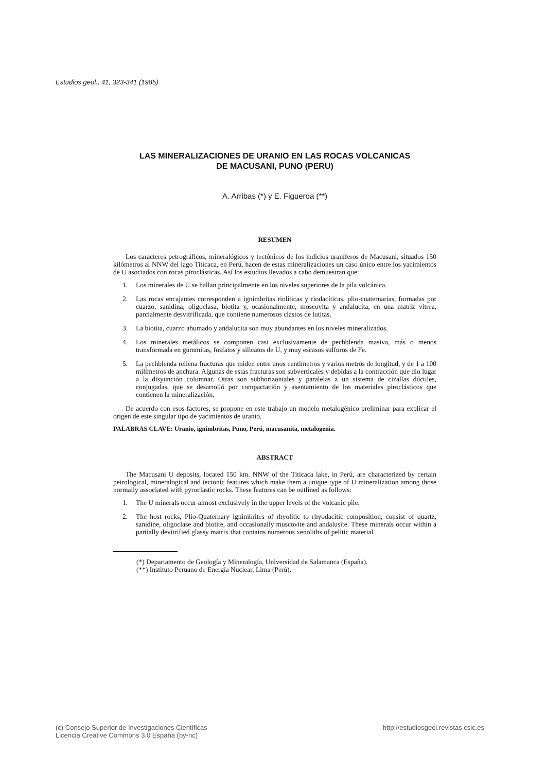Estudios geol., 41, 323-341 (1985)
LAS MINERALIZACIONES DE URANIO EN LAS ROCAS VOLCANICAS
DE MACUSANI, PUNO (PERU)
A. Arribas (*) y E. Figueroa (**)
RESUMEN
Los caracteres petrográficos, mineralógicos y tectónicos de los indicios uraníferos de Macusani, situados 150 kilómetros al NNW del lago Titicaca, en Perú, hacen de estas mineralizaciones un caso único entre los yacimientos de U asociados con rocas piroclásticas. Así los estudios llevados a cabo demuestran que:
1. Los minerales de U se hallan principalmente en los niveles superiores de la pila volcánica.
2. Las rocas encajantes corresponden a ignimbritas riolíticas y riodacíticas, plio-cuaternarias, formadas por cuarzo, sanidina, oligoclasa, biotita y, ocasionalmente, moscovita y andalucita, en una matriz vítrea, parcialmente desvitrificada, que contiene numerosos clastos de lutitas.
3. La biotita, cuarzo ahumado y andalucita son muy abundantes en los niveles mineralizados.
4. Los minerales metálicos se componen casi exclusivamente de pechblenda masiva, más o menos transformada en gummitas, fosfatos y silicatos de U, y muy escasos sulfuros de Fe.
5. La pechblenda rellena fracturas que miden entre unos centímetros y varios metros de longitud, y de 1 a 100 milímetros de anchura. Algunas de estas fracturas son subverticales y debidas a la contracción que dio lugar a la disyunción columnar. Otras son subhorizontales y paralelas a un sistema de cizallas dúctiles, conjugadas, que se desarrolló por compactación y asentamiento de los materiales piroclásticos que contienen la mineralización.
De acuerdo con esos factores, se propone en este trabajo un modelo metalogénico preliminar para explicar el origen de este singular tipo de yacimientos de uranio.
PALABRAS CLAVE: Uranio, ignimbritas, Puno, Perú, macusanita, metalogenia.
ABSTRACT
The Macusani U deposits, located 150 km. NNW of the Titicaca lake, in Perú, are characterized by certain petrological, mineralogical and tectonic features which make them a unique type of U mineralization among those normally associated with pyroclastic rocks. These features can be outlined as follows:
1. The U minerals occur almost exclusively in the upper levels of the volcanic pile.
2. The host rocks, Plio-Quaternary ignimbrites of rhyolitic to rhyodacitic composition, consist of quartz, sanidine, oligoclase and biotite, and occasionally muscovite and andalusite. These minerals occur within a partially devitrified glassy matrix that contains numerous xenoliths of pelitic material.
(*) Departamento de Geología y Mineralogía, Universidad de Salamanca (España).
(**) Instituto Peruano de Energía Nuclear, Lima (Perú).
(c) Consejo Superior de Investigaciones Científicas
Licencia Creative Commons 3.0 España (by-nc)
http://estudiosgeol.revistas.csic.es